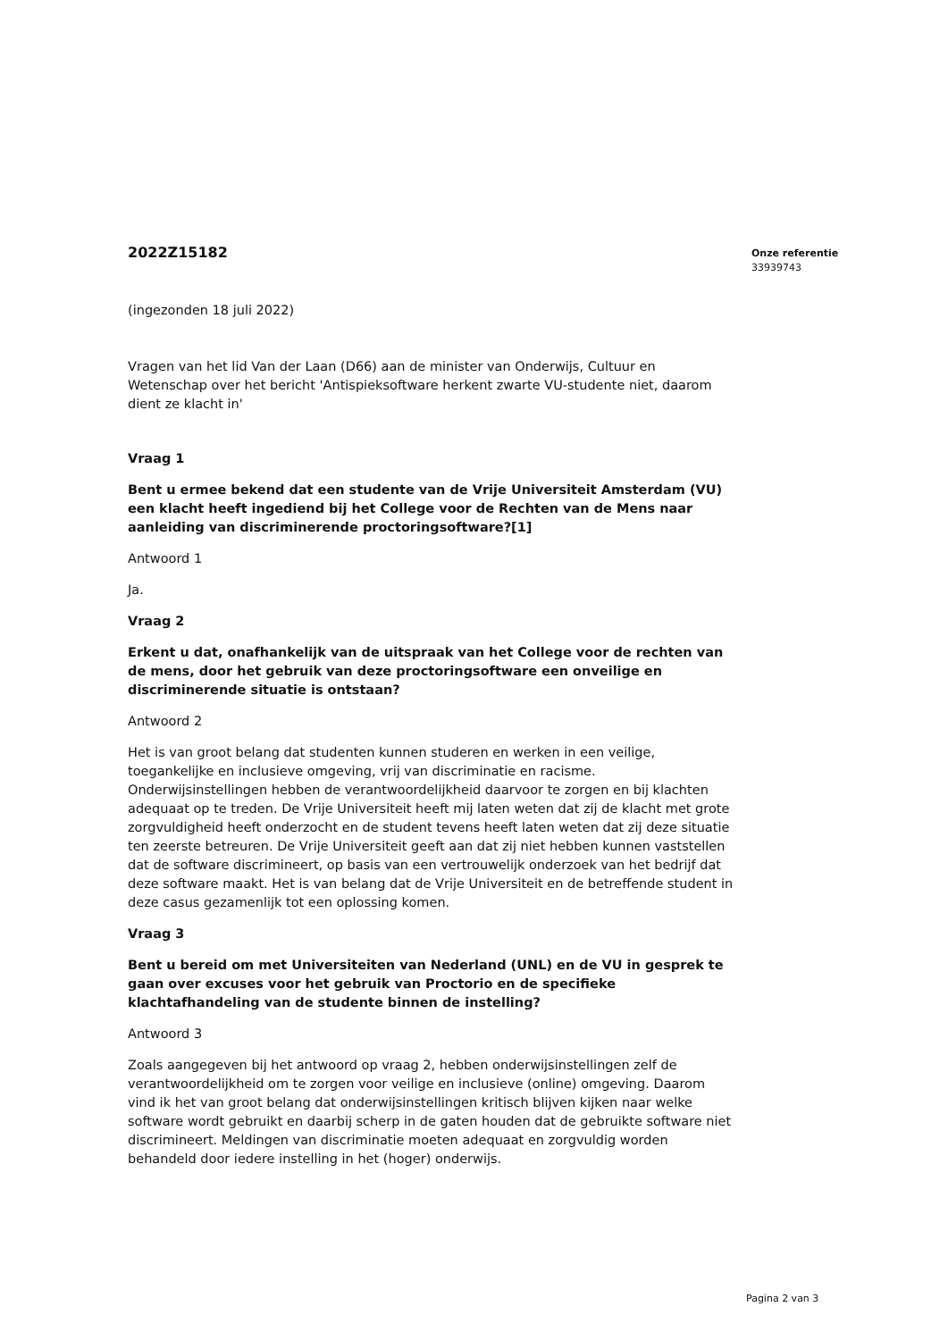2022Z15182
(ingezonden 18 juli 2022)
Vragen van het lid Van der Laan (D66) aan de minister van Onderwijs, Cultuur en Wetenschap over het bericht 'Antispieksoftware herkent zwarte VU-studente niet, daarom dient ze klacht in'
Vraag 1
Bent u ermee bekend dat een studente van de Vrije Universiteit Amsterdam (VU) een klacht heeft ingediend bij het College voor de Rechten van de Mens naar aanleiding van discriminerende proctoringsoftware?[1]
Antwoord 1
Ja.
Vraag 2
Erkent u dat, onafhankelijk van de uitspraak van het College voor de rechten van de mens, door het gebruik van deze proctoringsoftware een onveilige en discriminerende situatie is ontstaan?
Antwoord 2
Het is van groot belang dat studenten kunnen studeren en werken in een veilige, toegankelijke en inclusieve omgeving, vrij van discriminatie en racisme. Onderwijsinstellingen hebben de verantwoordelijkheid daarvoor te zorgen en bij klachten adequaat op te treden. De Vrije Universiteit heeft mij laten weten dat zij de klacht met grote zorgvuldigheid heeft onderzocht en de student tevens heeft laten weten dat zij deze situatie ten zeerste betreuren. De Vrije Universiteit geeft aan dat zij niet hebben kunnen vaststellen dat de software discrimineert, op basis van een vertrouwelijk onderzoek van het bedrijf dat deze software maakt. Het is van belang dat de Vrije Universiteit en de betreffende student in deze casus gezamenlijk tot een oplossing komen.
Vraag 3
Bent u bereid om met Universiteiten van Nederland (UNL) en de VU in gesprek te gaan over excuses voor het gebruik van Proctorio en de specifieke klachtafhandeling van de studente binnen de instelling?
Antwoord 3
Zoals aangegeven bij het antwoord op vraag 2, hebben onderwijsinstellingen zelf de verantwoordelijkheid om te zorgen voor veilige en inclusieve (online) omgeving. Daarom vind ik het van groot belang dat onderwijsinstellingen kritisch blijven kijken naar welke software wordt gebruikt en daarbij scherp in de gaten houden dat de gebruikte software niet discrimineert. Meldingen van discriminatie moeten adequaat en zorgvuldig worden behandeld door iedere instelling in het (hoger) onderwijs.
Onze referentie
33939743
Pagina 2 van 3